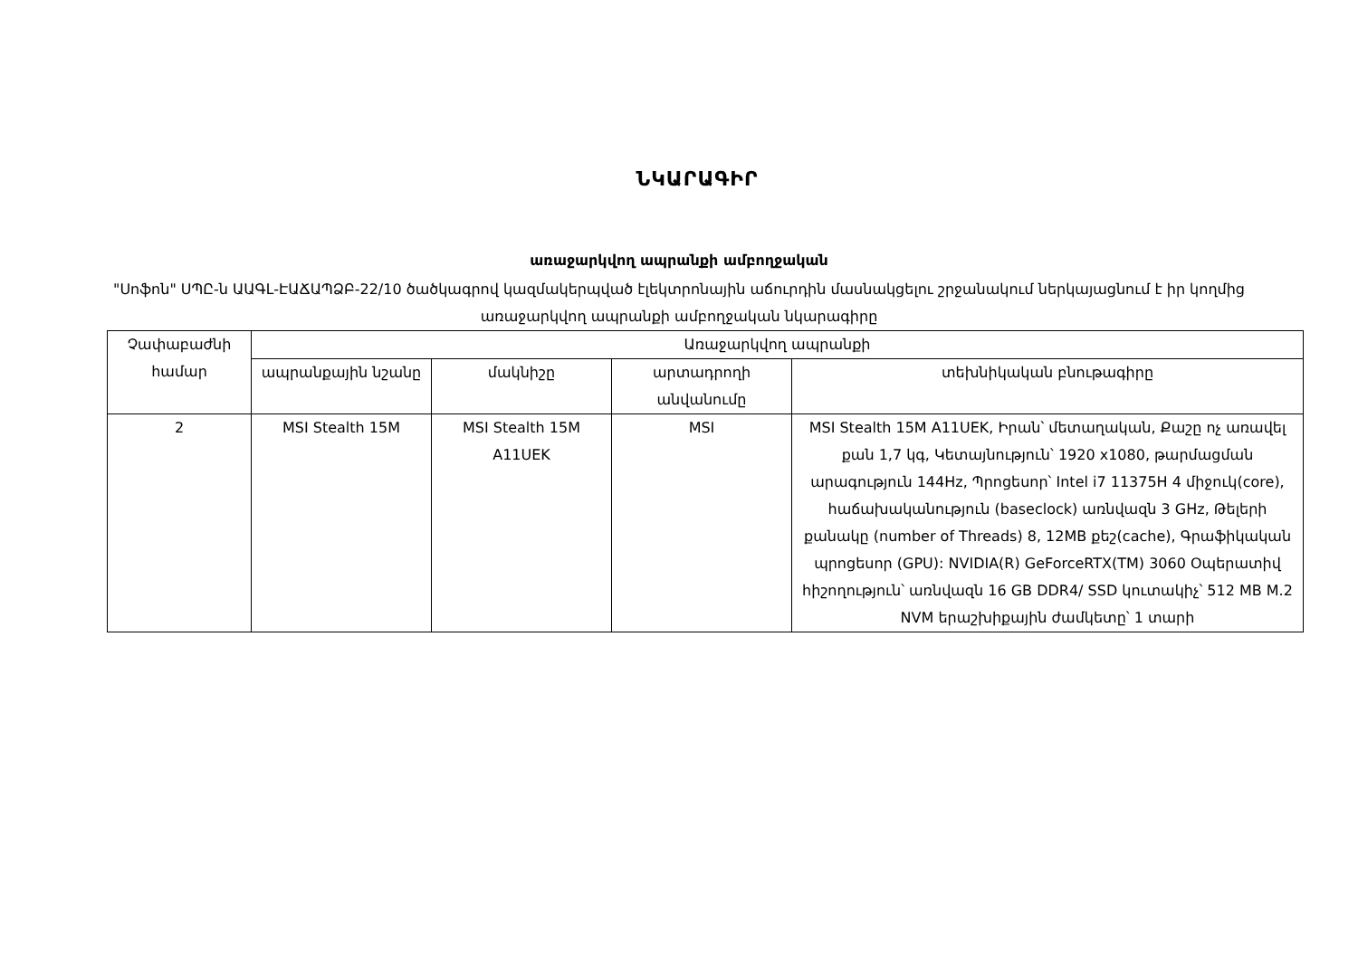ՆԿԱՐԱԳԻՐ
առաջարկվող ապրանքի ամբողջական
"Սոֆոն" ՍՊԸ-ն ԱԱԳԼ-ԷԱՃԱՊՁԲ-22/10 ծածկագրով կազմակերպված էլեկտրոնային աճուրդին մասնակցելու շրջանակում ներկայացնում է իր կողմից առաջարկվող ապրանքի ամբողջական նկարագիրը
| Չափաբաժնի համար | Առաջարկվող ապրանքի | | | |
| --- | --- | --- | --- | --- |
| | ապրանքային նշանը | մակնիշը | արտադրողի անվանումը | տեխնիկական բնութագիրը |
| 2 | MSI Stealth 15M | MSI Stealth 15M A11UEK | MSI | MSI Stealth 15M A11UEK, Իրան՝ մետաղական, Քաշը ոչ առավել քան 1,7 կգ, Կետայնություն՝ 1920 x1080, թարմացման արագություն 144Hz, Պրոցեսոր՝ Intel i7 11375H 4 միջուկ(core), հաճախականություն (baseclock) առնվազն 3 GHz, Թելերի քանակը (number of Threads) 8, 12MB քեշ(cache), Գրաֆիկական պրոցեսոր (GPU): NVIDIA(R) GeForceRTX(TM) 3060 Օպերատիվ հիշողություն՝ առնվազն 16 GB DDR4/ SSD կուտակիչ՝ 512 MB M.2 NVM երաշխիքային ժամկետը՝ 1 տարի |